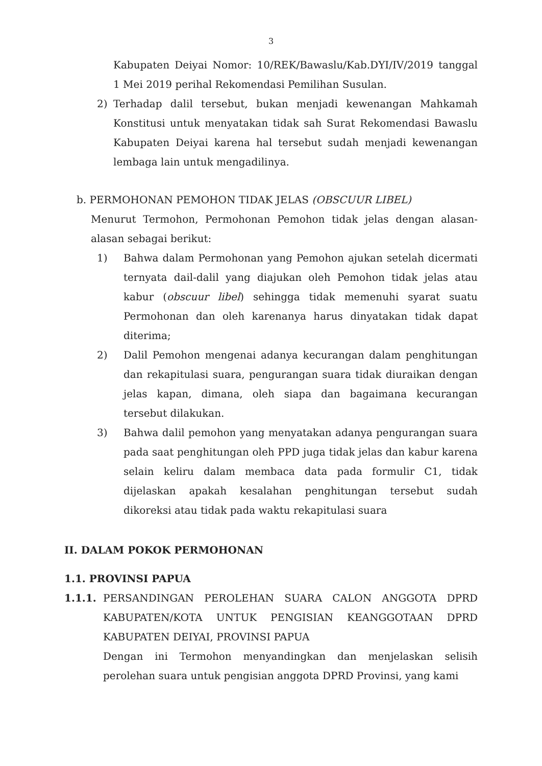3
Kabupaten Deiyai Nomor: 10/REK/Bawaslu/Kab.DYI/IV/2019 tanggal 1 Mei 2019 perihal Rekomendasi Pemilihan Susulan.
2) Terhadap dalil tersebut, bukan menjadi kewenangan Mahkamah Konstitusi untuk menyatakan tidak sah Surat Rekomendasi Bawaslu Kabupaten Deiyai karena hal tersebut sudah menjadi kewenangan lembaga lain untuk mengadilinya.
b. PERMOHONAN PEMOHON TIDAK JELAS (OBSCUUR LIBEL)
Menurut Termohon, Permohonan Pemohon tidak jelas dengan alasan-alasan sebagai berikut:
1) Bahwa dalam Permohonan yang Pemohon ajukan setelah dicermati ternyata dail-dalil yang diajukan oleh Pemohon tidak jelas atau kabur (obscuur libel) sehingga tidak memenuhi syarat suatu Permohonan dan oleh karenanya harus dinyatakan tidak dapat diterima;
2) Dalil Pemohon mengenai adanya kecurangan dalam penghitungan dan rekapitulasi suara, pengurangan suara tidak diuraikan dengan jelas kapan, dimana, oleh siapa dan bagaimana kecurangan tersebut dilakukan.
3) Bahwa dalil pemohon yang menyatakan adanya pengurangan suara pada saat penghitungan oleh PPD juga tidak jelas dan kabur karena selain keliru dalam membaca data pada formulir C1, tidak dijelaskan apakah kesalahan penghitungan tersebut sudah dikoreksi atau tidak pada waktu rekapitulasi suara
II. DALAM POKOK PERMOHONAN
1.1. PROVINSI PAPUA
1.1.1. PERSANDINGAN PEROLEHAN SUARA CALON ANGGOTA DPRD KABUPATEN/KOTA UNTUK PENGISIAN KEANGGOTAAN DPRD KABUPATEN DEIYAI, PROVINSI PAPUA
Dengan ini Termohon menyandingkan dan menjelaskan selisih perolehan suara untuk pengisian anggota DPRD Provinsi, yang kami